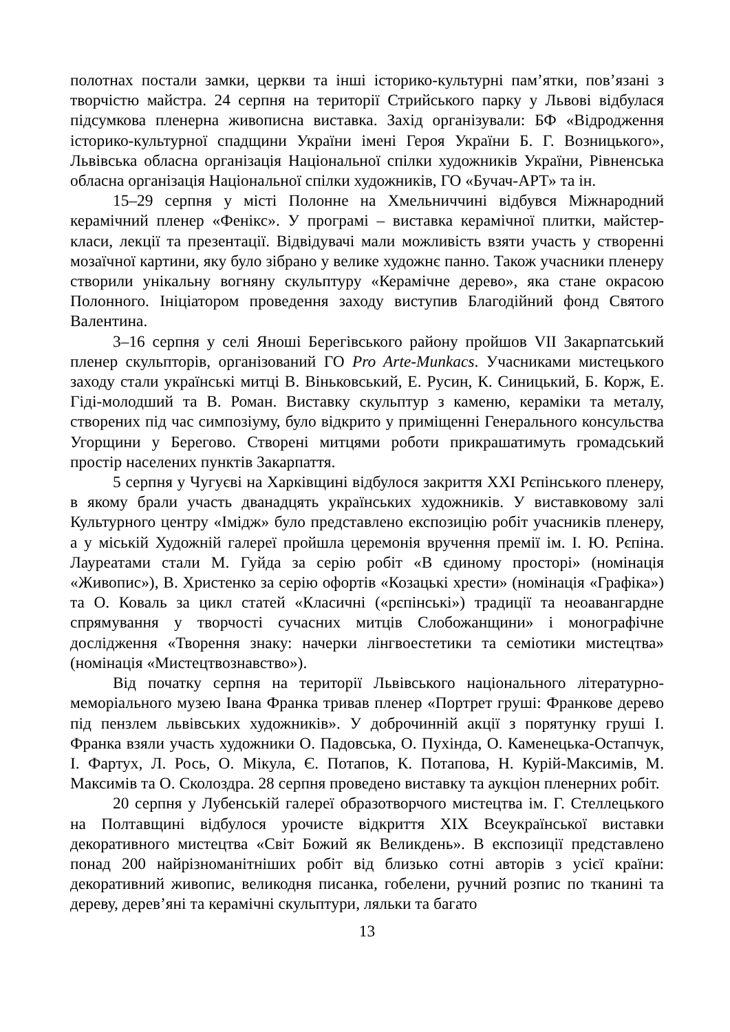полотнах постали замки, церкви та інші історико-культурні пам’ятки, пов’язані з творчістю майстра. 24 серпня на території Стрийського парку у Львові відбулася підсумкова пленерна живописна виставка. Захід організували: БФ «Відродження історико-культурної спадщини України імені Героя України Б. Г. Возницького», Львівська обласна організація Національної спілки художників України, Рівненська обласна організація Національної спілки художників, ГО «Бучач-АРТ» та ін.
15–29 серпня у місті Полонне на Хмельниччині відбувся Міжнародний керамічний пленер «Фенікс». У програмі – виставка керамічної плитки, майстер-класи, лекції та презентації. Відвідувачі мали можливість взяти участь у створенні мозаїчної картини, яку було зібрано у велике художнє панно. Також учасники пленеру створили унікальну вогняну скульптуру «Керамічне дерево», яка стане окрасою Полонного. Ініціатором проведення заходу виступив Благодійний фонд Святого Валентина.
3–16 серпня у селі Яноші Берегівського району пройшов VII Закарпатський пленер скульпторів, організований ГО Pro Arte-Munkacs. Учасниками мистецького заходу стали українські митці В. Віньковський, Е. Русин, К. Синицький, Б. Корж, Е. Гіді-молодший та В. Роман. Виставку скульптур з каменю, кераміки та металу, створених під час симпозіуму, було відкрито у приміщенні Генерального консульства Угорщини у Берегово. Створені митцями роботи прикрашатимуть громадський простір населених пунктів Закарпаття.
5 серпня у Чугуєві на Харківщині відбулося закриття XXI Рєпінського пленеру, в якому брали участь дванадцять українських художників. У виставковому залі Культурного центру «Імідж» було представлено експозицію робіт учасників пленеру, а у міській Художній галереї пройшла церемонія вручення премії ім. І. Ю. Рєпіна. Лауреатами стали М. Гуйда за серію робіт «В єдиному просторі» (номінація «Живопис»), В. Христенко за серію офортів «Козацькі хрести» (номінація «Графіка») та О. Коваль за цикл статей «Класичні («рєпінські») традиції та неоавангардне спрямування у творчості сучасних митців Слобожанщини» і монографічне дослідження «Творення знаку: начерки лінгвоестетики та семіотики мистецтва» (номінація «Мистецтвознавство»).
Від початку серпня на території Львівського національного літературно-меморіального музею Івана Франка тривав пленер «Портрет груші: Франкове дерево під пензлем львівських художників». У доброчинній акції з порятунку груші І. Франка взяли участь художники О. Падовська, О. Пухінда, О. Каменецька-Остапчук, І. Фартух, Л. Рось, О. Мікула, Є. Потапов, К. Потапова, Н. Курій-Максимів, М. Максимів та О. Сколоздра. 28 серпня проведено виставку та аукціон пленерних робіт.
20 серпня у Лубенській галереї образотворчого мистецтва ім. Г. Стеллецького на Полтавщині відбулося урочисте відкриття XIX Всеукраїнської виставки декоративного мистецтва «Світ Божий як Великдень». В експозиції представлено понад 200 найрізноманітніших робіт від близько сотні авторів з усієї країни: декоративний живопис, великодня писанка, гобелени, ручний розпис по тканині та дереву, дерев’яні та керамічні скульптури, ляльки та багато
13